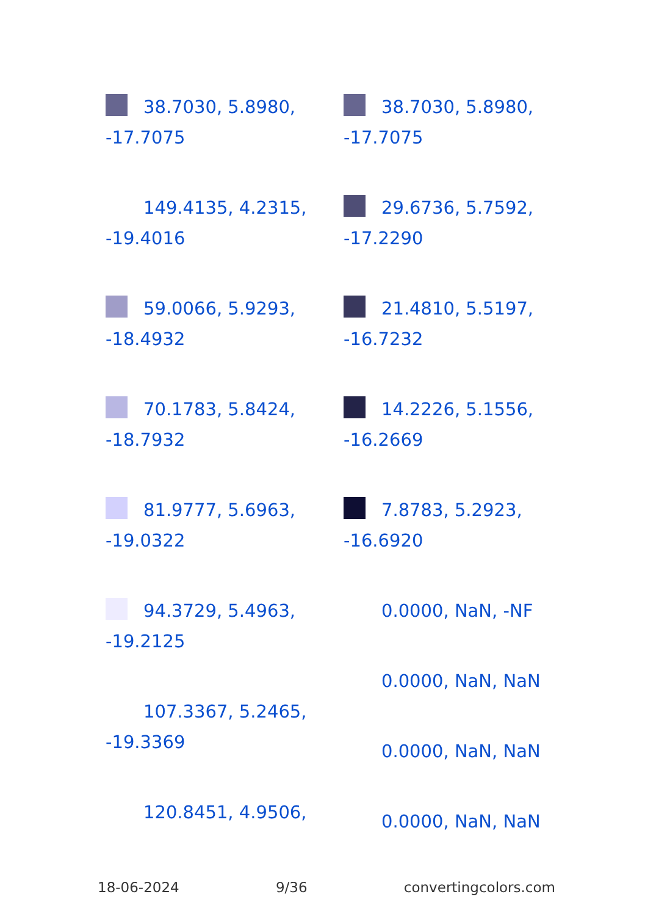38.7030, 5.8980, -17.7075
149.4135, 4.2315, -19.4016
59.0066, 5.9293, -18.4932
70.1783, 5.8424, -18.7932
81.9777, 5.6963, -19.0322
94.3729, 5.4963, -19.2125
107.3367, 5.2465, -19.3369
120.8451, 4.9506,
38.7030, 5.8980, -17.7075
29.6736, 5.7592, -17.2290
21.4810, 5.5197, -16.7232
14.2226, 5.1556, -16.2669
7.8783, 5.2923, -16.6920
0.0000, NaN, -NF
0.0000, NaN, NaN
0.0000, NaN, NaN
0.0000, NaN, NaN
18-06-2024 9/36 convertingcolors.com